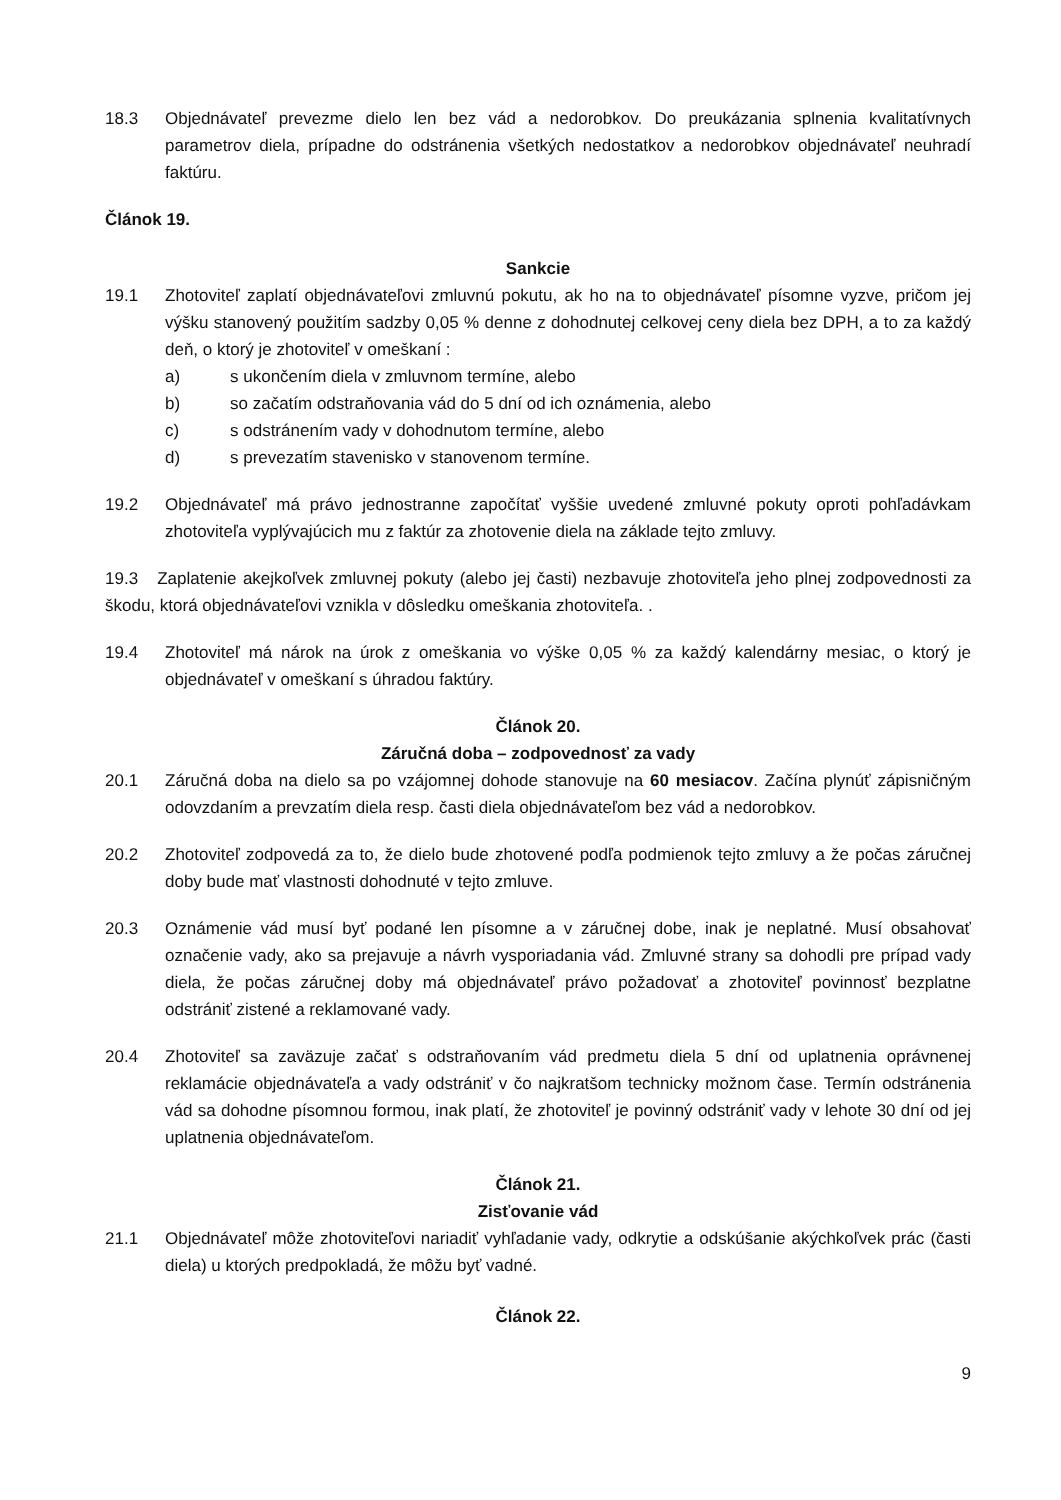18.3 Objednávateľ prevezme dielo len bez vád a nedorobkov. Do preukázania splnenia kvalitatívnych parametrov diela, prípadne do odstránenia všetkých nedostatkov a nedorobkov objednávateľ neuhradí faktúru.
Článok 19.
Sankcie
19.1 Zhotoviteľ zaplatí objednávateľovi zmluvnú pokutu, ak ho na to objednávateľ písomne vyzve, pričom jej výšku stanovený použitím sadzby 0,05 % denne z dohodnutej celkovej ceny diela bez DPH, a to za každý deň, o ktorý je zhotoviteľ v omeškaní :
a) s ukončením diela v zmluvnom termíne, alebo
b) so začatím odstraňovania vád do 5 dní od ich oznámenia, alebo
c) s odstránením vady v dohodnutom termíne, alebo
d) s prevezatím stavenisko v stanovenom termíne.
19.2 Objednávateľ má právo jednostranne započítať vyššie uvedené zmluvné pokuty oproti pohľadávkam zhotoviteľa vyplývajúcich mu z faktúr za zhotovenie diela na základe tejto zmluvy.
19.3 Zaplatenie akejkoľvek zmluvnej pokuty (alebo jej časti) nezbavuje zhotoviteľa jeho plnej zodpovednosti za škodu, ktorá objednávateľovi vznikla v dôsledku omeškania zhotoviteľa. .
19.4 Zhotoviteľ má nárok na úrok z omeškania vo výške 0,05 % za každý kalendárny mesiac, o ktorý je objednávateľ v omeškaní s úhradou faktúry.
Článok 20.
Záručná doba – zodpovednosť za vady
20.1 Záručná doba na dielo sa po vzájomnej dohode stanovuje na 60 mesiacov. Začína plynúť zápisničným odovzdaním a prevzatím diela resp. časti diela objednávateľom bez vád a nedorobkov.
20.2 Zhotoviteľ zodpovedá za to, že dielo bude zhotovené podľa podmienok tejto zmluvy a že počas záručnej doby bude mať vlastnosti dohodnuté v tejto zmluve.
20.3 Oznámenie vád musí byť podané len písomne a v záručnej dobe, inak je neplatné. Musí obsahovať označenie vady, ako sa prejavuje a návrh vysporiadania vád. Zmluvné strany sa dohodli pre prípad vady diela, že počas záručnej doby má objednávateľ právo požadovať a zhotoviteľ povinnosť bezplatne odstrániť zistené a reklamované vady.
20.4 Zhotoviteľ sa zaväzuje začať s odstraňovaním vád predmetu diela 5 dní od uplatnenia oprávnenej reklamácie objednávateľa a vady odstrániť v čo najkratšom technicky možnom čase. Termín odstránenia vád sa dohodne písomnou formou, inak platí, že zhotoviteľ je povinný odstrániť vady v lehote 30 dní od jej uplatnenia objednávateľom.
Článok 21.
Zisťovanie vád
21.1 Objednávateľ môže zhotoviteľovi nariadiť vyhľadanie vady, odkrytie a odskúšanie akýchkoľvek prác (časti diela) u ktorých predpokladá, že môžu byť vadné.
Článok 22.
9